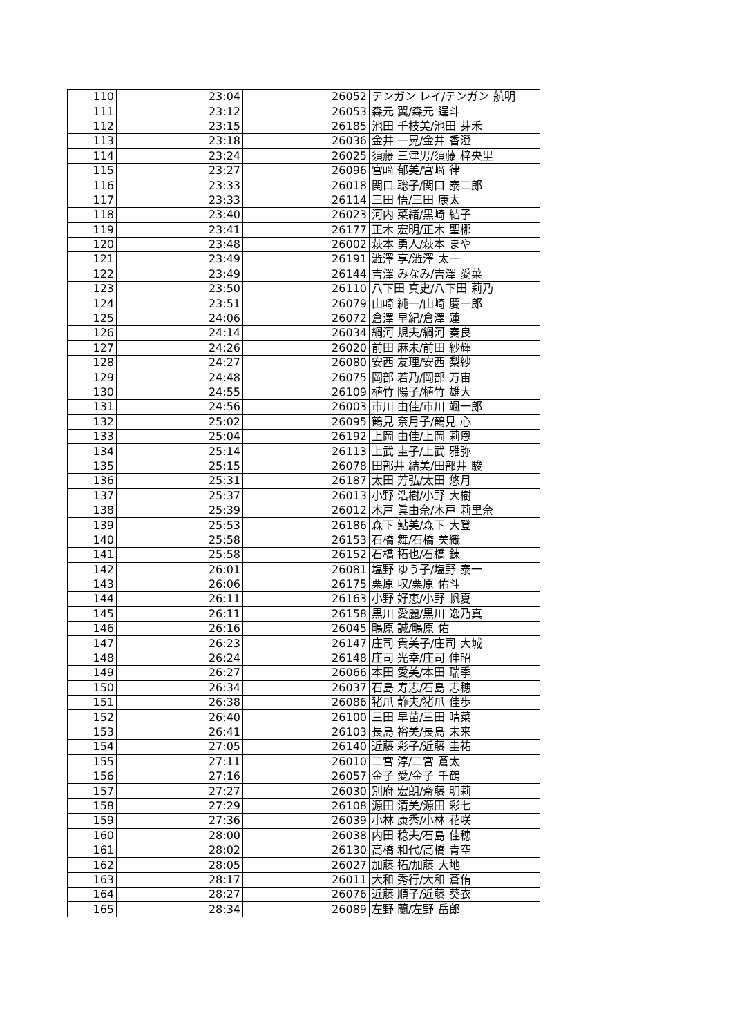| 110 | 23:04 | 26052 | テンガン レイ/テンガン 航明 |
| 111 | 23:12 | 26053 | 森元 翼/森元 逞斗 |
| 112 | 23:15 | 26185 | 池田 千枝美/池田 芽禾 |
| 113 | 23:18 | 26036 | 金井 一晃/金井 香澄 |
| 114 | 23:24 | 26025 | 須藤 三津男/須藤 梓央里 |
| 115 | 23:27 | 26096 | 宮﨑 郁美/宮﨑 律 |
| 116 | 23:33 | 26018 | 関口 聡子/関口 泰二郎 |
| 117 | 23:33 | 26114 | 三田 悟/三田 康太 |
| 118 | 23:40 | 26023 | 河内 菜緒/黒崎 結子 |
| 119 | 23:41 | 26177 | 正木 宏明/正木 聖梛 |
| 120 | 23:48 | 26002 | 萩本 勇人/萩本 まや |
| 121 | 23:49 | 26191 | 澁澤 享/澁澤 太一 |
| 122 | 23:49 | 26144 | 吉澤 みなみ/吉澤 愛菜 |
| 123 | 23:50 | 26110 | 八下田 真史/八下田 莉乃 |
| 124 | 23:51 | 26079 | 山崎 純一/山崎 慶一郎 |
| 125 | 24:06 | 26072 | 倉澤 早紀/倉澤 蓮 |
| 126 | 24:14 | 26034 | 綱河 規夫/綱河 奏良 |
| 127 | 24:26 | 26020 | 前田 麻未/前田 紗輝 |
| 128 | 24:27 | 26080 | 安西 友理/安西 梨紗 |
| 129 | 24:48 | 26075 | 岡部 若乃/岡部 万宙 |
| 130 | 24:55 | 26109 | 植竹 陽子/植竹 雄大 |
| 131 | 24:56 | 26003 | 市川 由佳/市川 颯一郎 |
| 132 | 25:02 | 26095 | 鶴見 奈月子/鶴見 心 |
| 133 | 25:04 | 26192 | 上岡 由佳/上岡 莉恩 |
| 134 | 25:14 | 26113 | 上武 圭子/上武 雅弥 |
| 135 | 25:15 | 26078 | 田部井 結美/田部井 駿 |
| 136 | 25:31 | 26187 | 太田 芳弘/太田 悠月 |
| 137 | 25:37 | 26013 | 小野 浩樹/小野 大樹 |
| 138 | 25:39 | 26012 | 木戸 眞由奈/木戸 莉里奈 |
| 139 | 25:53 | 26186 | 森下 鮎美/森下 大登 |
| 140 | 25:58 | 26153 | 石橋 舞/石橋 美織 |
| 141 | 25:58 | 26152 | 石橋 拓也/石橋 錬 |
| 142 | 26:01 | 26081 | 塩野 ゆう子/塩野 泰一 |
| 143 | 26:06 | 26175 | 栗原 収/栗原 佑斗 |
| 144 | 26:11 | 26163 | 小野 好恵/小野 帆夏 |
| 145 | 26:11 | 26158 | 黒川 愛麗/黒川 逸乃真 |
| 146 | 26:16 | 26045 | 鴫原 誠/鴫原 佑 |
| 147 | 26:23 | 26147 | 庄司 貴美子/庄司 大城 |
| 148 | 26:24 | 26148 | 庄司 光幸/庄司 伸昭 |
| 149 | 26:27 | 26066 | 本田 愛美/本田 瑞季 |
| 150 | 26:34 | 26037 | 石島 寿志/石島 志穂 |
| 151 | 26:38 | 26086 | 猪爪 静夫/猪爪 佳歩 |
| 152 | 26:40 | 26100 | 三田 早苗/三田 晴菜 |
| 153 | 26:41 | 26103 | 長島 裕美/長島 未来 |
| 154 | 27:05 | 26140 | 近藤 彩子/近藤 圭祐 |
| 155 | 27:11 | 26010 | 二宮 淳/二宮 蒼太 |
| 156 | 27:16 | 26057 | 金子 愛/金子 千鶴 |
| 157 | 27:27 | 26030 | 別府 宏朗/斎藤 明莉 |
| 158 | 27:29 | 26108 | 源田 清美/源田 彩七 |
| 159 | 27:36 | 26039 | 小林 康秀/小林 花咲 |
| 160 | 28:00 | 26038 | 内田 稔夫/石島 佳穂 |
| 161 | 28:02 | 26130 | 高橋 和代/高橋 青空 |
| 162 | 28:05 | 26027 | 加藤 拓/加藤 大地 |
| 163 | 28:17 | 26011 | 大和 秀行/大和 蒼侑 |
| 164 | 28:27 | 26076 | 近藤 順子/近藤 葵衣 |
| 165 | 28:34 | 26089 | 左野 蘭/左野 岳郎 |